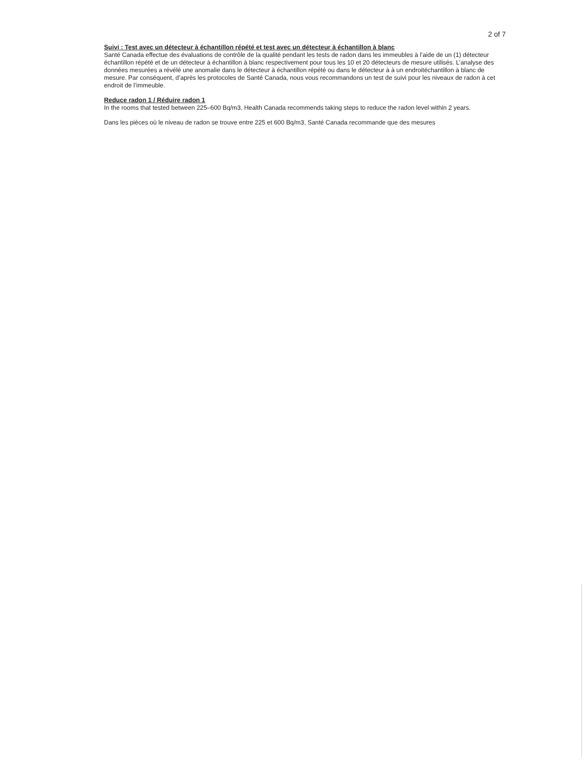2 of 7
Suivi : Test avec un détecteur à échantillon répété et test avec un détecteur à échantillon à blanc
Santé Canada effectue des évaluations de contrôle de la qualité pendant les tests de radon dans les immeubles à l’aide de un (1) détecteur échantillon répété et de un détecteur à échantillon à blanc respectivement pour tous les 10 et 20 détecteurs de mesure utilisés. L’analyse des données mesurées a révélé une anomalie dans le détecteur à échantillon répété ou dans le détecteur à à un endroitéchantillon à blanc de mesure. Par conséquent, d’après les protocoles de Santé Canada, nous vous recommandons un test de suivi pour les niveaux de radon à cet endroit de l’immeuble.
Reduce radon 1 / Réduire radon 1
In the rooms that tested between 225–600 Bq/m3, Health Canada recommends taking steps to reduce the radon level within 2 years.
Dans les pièces où le niveau de radon se trouve entre 225 et 600 Bq/m3, Santé Canada recommande que des mesures